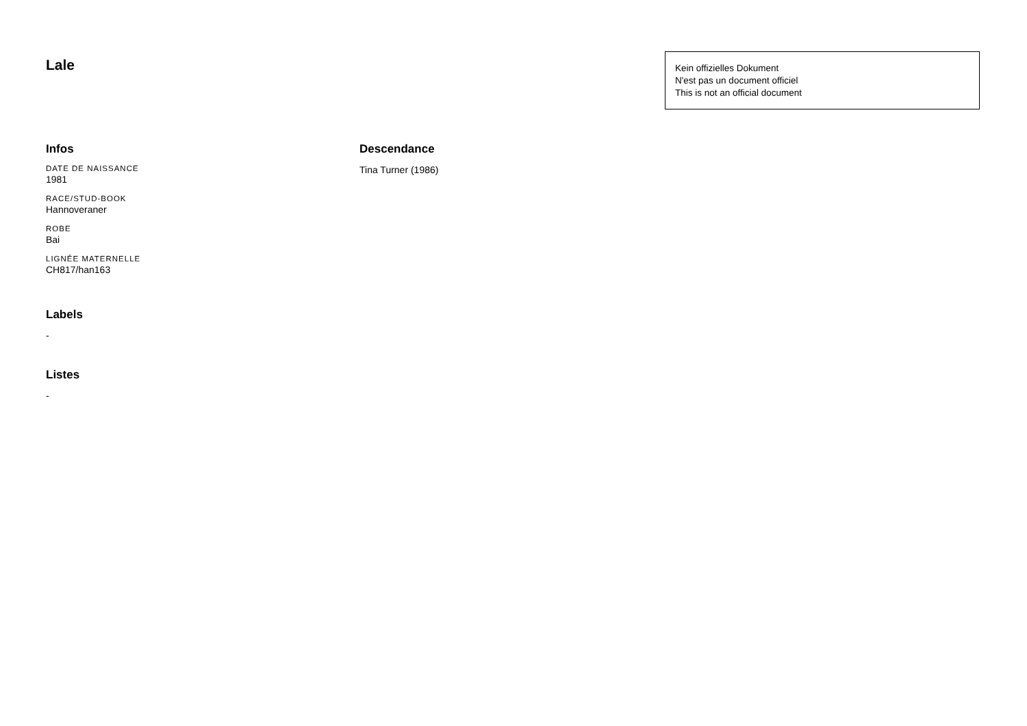Lale
Kein offizielles Dokument
N'est pas un document officiel
This is not an official document
Infos
DATE DE NAISSANCE
1981
RACE/STUD-BOOK
Hannoveraner
ROBE
Bai
LIGNÉE MATERNELLE
CH817/han163
Labels
-
Listes
-
Descendance
Tina Turner (1986)